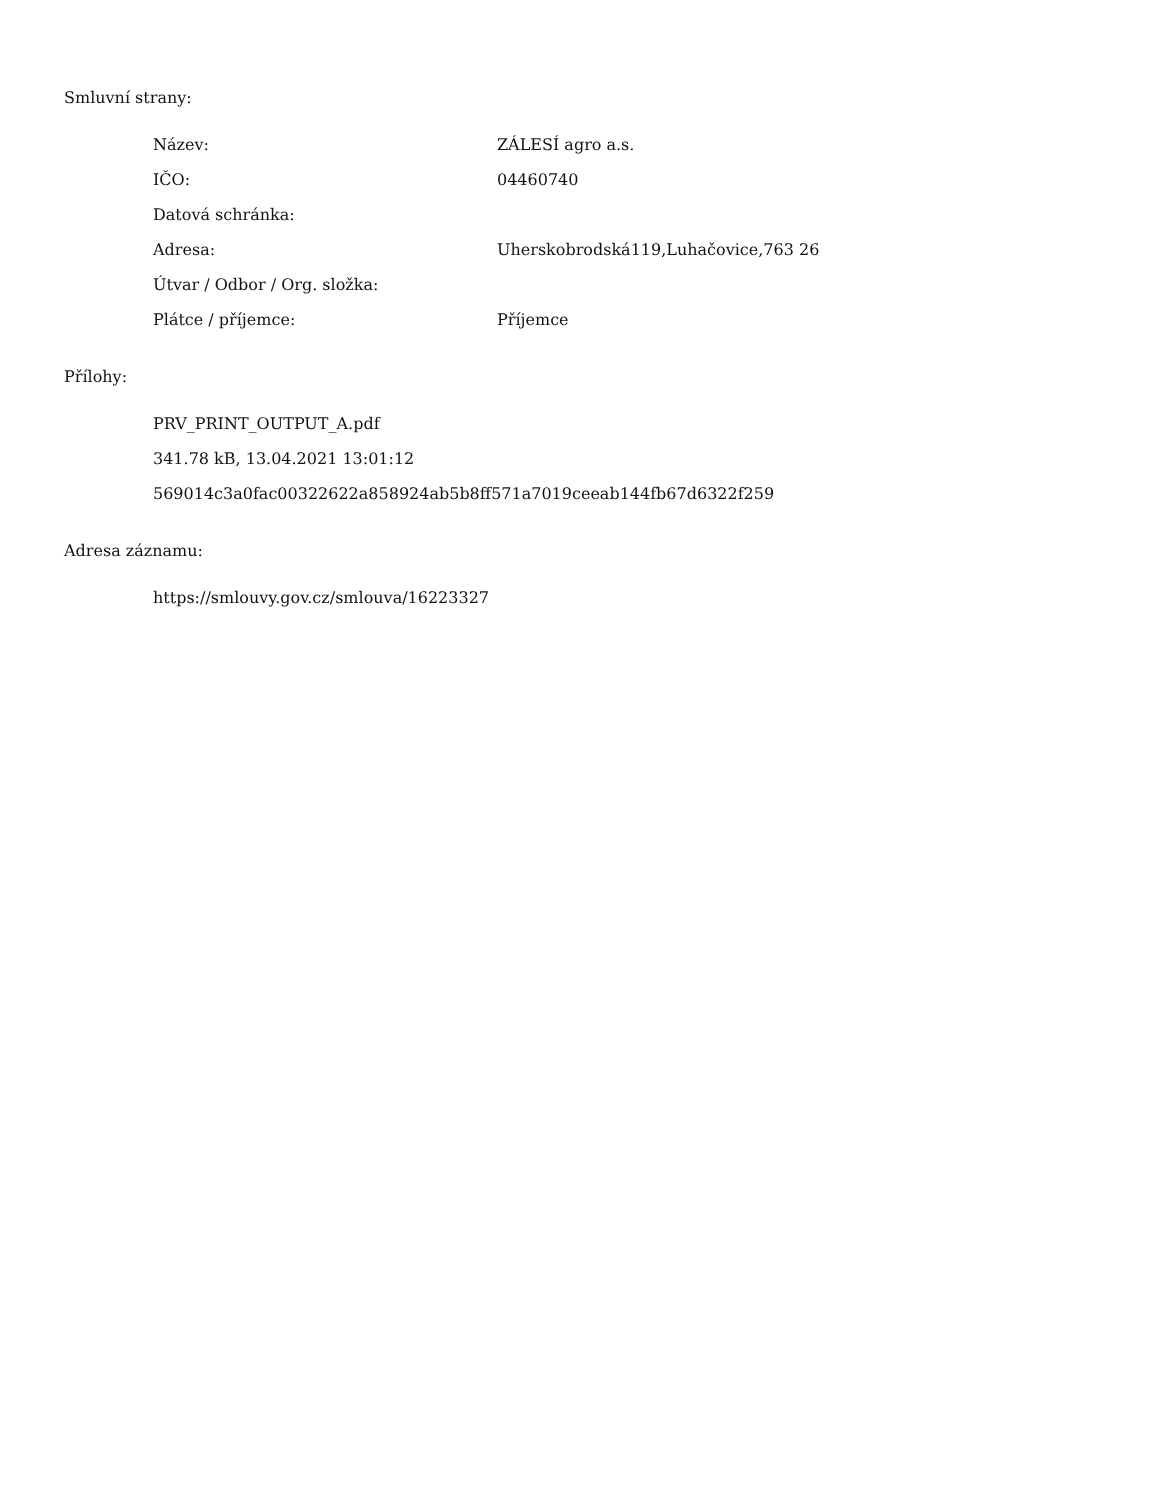Smluvní strany:
| Název: | ZÁLESÍ agro a.s. |
| IČO: | 04460740 |
| Datová schránka: | |
| Adresa: | Uherskobrodská119,Luhačovice,763 26 |
| Útvar / Odbor / Org. složka: | |
| Plátce / příjemce: | Příjemce |
Přílohy:
PRV_PRINT_OUTPUT_A.pdf
341.78 kB, 13.04.2021 13:01:12
569014c3a0fac00322622a858924ab5b8ff571a7019ceeab144fb67d6322f259
Adresa záznamu:
https://smlouvy.gov.cz/smlouva/16223327